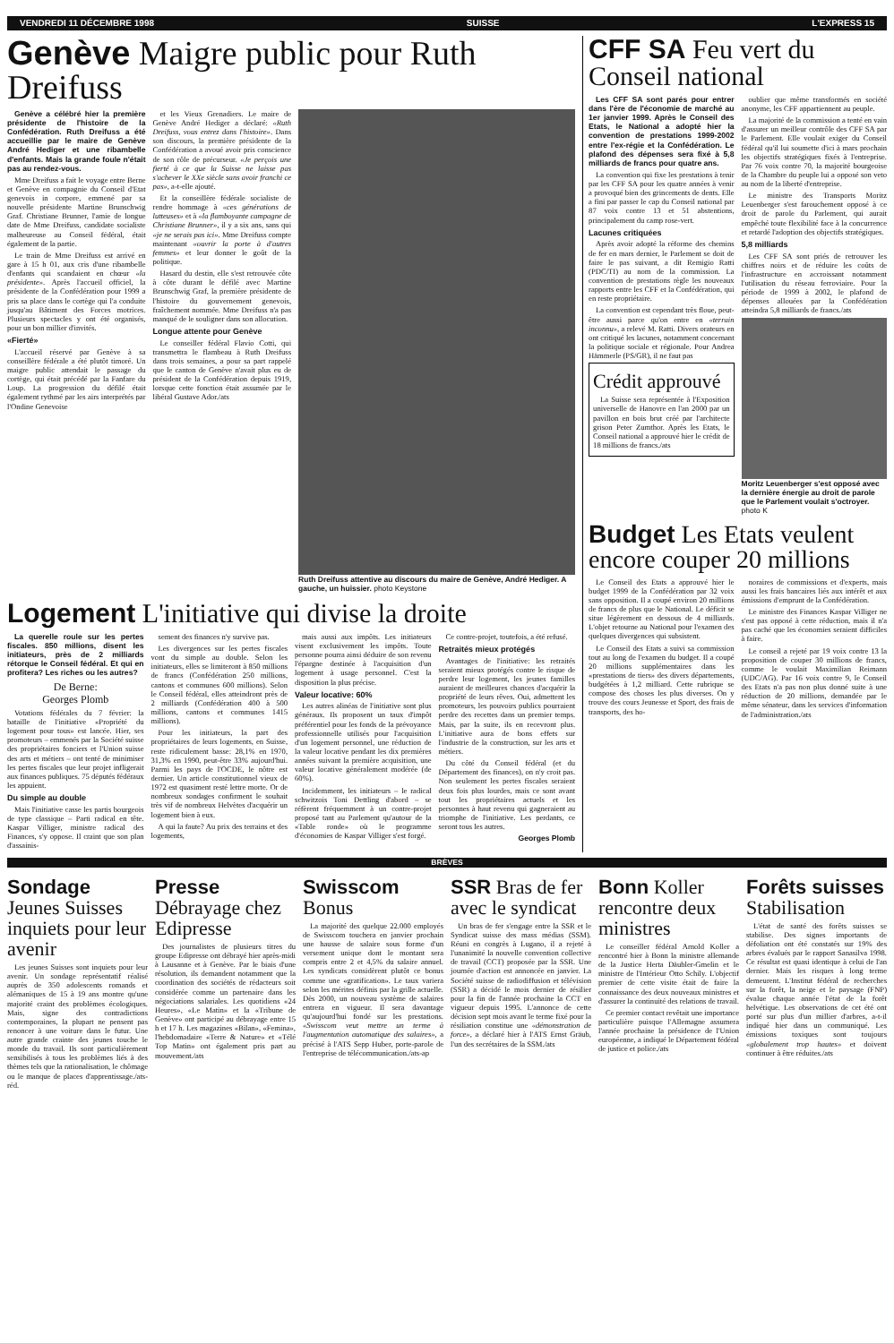VENDREDI 11 DÉCEMBRE 1998 SUISSE L'EXPRESS 15
Genève Maigre public pour Ruth Dreifuss
Genève a célébré hier la première présidente de l'histoire de la Confédération. Ruth Dreifuss a été accueillie par le maire de Genève André Hediger et une ribambelle d'enfants. Mais la grande foule n'était pas au rendez-vous.
Mme Dreifuss a fait le voyage entre Berne et Genève en compagnie du Conseil d'Etat genevois in corpore, emmené par sa nouvelle présidente Martine Brunschwig Graf. Christiane Brunner, l'amie de longue date de Mme Dreifuss, candidate socialiste malheureuse au Conseil fédéral, était également de la partie.
Le train de Mme Dreifuss est arrivé en gare à 15 h 01, aux cris d'une ribambelle d'enfants qui scandaient en chœur «la présidente». Après l'accueil officiel, la présidente de la Confédération pour 1999 a pris sa place dans le cortège qui l'a conduite jusqu'au Bâtiment des Forces motrices. Plusieurs spectacles y ont été organisés, pour un bon millier d'invités.
«Fierté»
L'accueil réservé par Genève à sa conseillère fédérale a été plutôt timoré. Un maigre public attendait le passage du cortège, qui était précédé par la Fanfare du Loup. La progression du défilé était également rythmé par les airs interprétés par l'Ondine Genevoise
et les Vieux Grenadiers. Le maire de Genève André Hediger a déclaré: «Ruth Dreifuss, vous entrez dans l'histoire». Dans son discours, la première présidente de la Confédération a avoué avoir pris conscience de son rôle de précurseur. «Je perçois une fierté à ce que la Suisse ne laisse pas s'achever le XXe siècle sans avoir franchi ce pas», a-t-elle ajouté.
Et la conseillère fédérale socialiste de rendre hommage à «ces générations de lutteuses» et à «la flamboyante campagne de Christiane Brunner», il y a six ans, sans qui «je ne serais pas ici». Mme Dreifuss compte maintenant «ouvrir la porte à d'autres femmes» et leur donner le goût de la politique.
Hasard du destin, elle s'est retrouvée côte à côte durant le défilé avec Martine Brunschwig Graf, la première présidente de l'histoire du gouvernement genevois, fraîchement nommée. Mme Dreifuss n'a pas manqué de le souligner dans son allocution.
Longue attente pour Genève
Le conseiller fédéral Flavio Cotti, qui transmettra le flambeau à Ruth Dreifuss dans trois semaines, a pour sa part rappelé que le canton de Genève n'avait plus eu de président de la Confédération depuis 1919, lorsque cette fonction était assumée par le libéral Gustave Ador./ats
Ruth Dreifuss attentive au discours du maire de Genève, André Hediger. A gauche, un huissier. photo Keystone
Logement L'initiative qui divise la droite
La querelle roule sur les pertes fiscales. 850 millions, disent les initiateurs, près de 2 milliards rétorque le Conseil fédéral. Et qui en profitera? Les riches ou les autres?
De Berne:
Georges Plomb
Votations fédérales du 7 février: la bataille de l'initiative «Propriété du logement pour tous» est lancée. Hier, ses promoteurs – emmenés par la Société suisse des propriétaires fonciers et l'Union suisse des arts et métiers – ont tenté de minimiser les pertes fiscales que leur projet infligerait aux finances publiques. 75 députés fédéraux les appuient.
Du simple au double
Mais l'initiative casse les partis bourgeois de type classique – Parti radical en tête. Kaspar Villiger, ministre radical des Finances, s'y oppose. Il craint que son plan d'assainis-
sement des finances n'y survive pas.
Les divergences sur les pertes fiscales vont du simple au double. Selon les initiateurs, elles se limiteront à 850 millions de francs (Confédération 250 millions, cantons et communes 600 millions). Selon le Conseil fédéral, elles atteindront près de 2 milliards (Confédération 400 à 500 millions, cantons et communes 1415 millions).
Pour les initiateurs, la part des propriétaires de leurs logements, en Suisse, reste ridiculement basse: 28,1% en 1970, 31,3% en 1990, peut-être 33% aujourd'hui. Parmi les pays de l'OCDE, le nôtre est dernier. Un article constitutionnel vieux de 1972 est quasiment resté lettre morte. Or de nombreux sondages confirment le souhait très vif de nombreux Helvètes d'acquérir un logement bien à eux.
A qui la faute? Au prix des terrains et des logements,
mais aussi aux impôts. Les initiateurs visent exclusivement les impôts. Toute personne pourra ainsi déduire de son revenu l'épargne destinée à l'acquisition d'un logement à usage personnel. C'est la disposition la plus précise.
Valeur locative: 60%
Les autres alinéas de l'initiative sont plus généraux. Ils proposent un taux d'impôt préférentiel pour les fonds de la prévoyance professionnelle utilisés pour l'acquisition d'un logement personnel, une réduction de la valeur locative pendant les dix premières années suivant la première acquisition, une valeur locative généralement modérée (de 60%).
Incidemment, les initiateurs – le radical schwitzois Toni Dettling d'abord – se réfèrent fréquemment à un contre-projet proposé tant au Parlement qu'autour de la «Table ronde» où le programme d'économies de Kaspar Villiger s'est forgé.
Ce contre-projet, toutefois, a été refusé.
Retraités mieux protégés
Avantages de l'initiative: les retraités seraient mieux protégés contre le risque de perdre leur logement, les jeunes familles auraient de meilleures chances d'acquérir la propriété de leurs rêves. Oui, admettent les promoteurs, les pouvoirs publics pourraient perdre des recettes dans un premier temps. Mais, par la suite, ils en recevront plus. L'initiative aura de bons effets sur l'industrie de la construction, sur les arts et métiers.
Du côté du Conseil fédéral (et du Département des finances), on n'y croit pas. Non seulement les pertes fiscales seraient deux fois plus lourdes, mais ce sont avant tout les propriétaires actuels et les personnes à haut revenu qui gagneraient au triomphe de l'initiative. Les perdants, ce seront tous les autres.
Georges Plomb
CFF SA Feu vert du Conseil national
Les CFF SA sont parés pour entrer dans l'ère de l'économie de marché au 1er janvier 1999. Après le Conseil des Etats, le National a adopté hier la convention de prestations 1999-2002 entre l'ex-régie et la Confédération. Le plafond des dépenses sera fixé à 5,8 milliards de francs pour quatre ans.
La convention qui fixe les prestations à tenir par les CFF SA pour les quatre années à venir a provoqué bien des grincements de dents. Elle a fini par passer le cap du Conseil national par 87 voix contre 13 et 51 abstentions, principalement du camp rose-vert.
Lacunes critiquées
Après avoir adopté la réforme des chemins de fer en mars dernier, le Parlement se doit de faire le pas suivant, a dit Remigio Ratti (PDC/TI) au nom de la commission. La convention de prestations règle les nouveaux rapports entre les CFF et la Confédération, qui en reste propriétaire.
La convention est cependant très floue, peut-être aussi parce qu'on entre en «terrain inconnu», a relevé M. Ratti. Divers orateurs en ont critiqué les lacunes, notamment concernant la politique sociale et régionale. Pour Andrea Hämmerle (PS/GR), il ne faut pas
Crédit approuvé
La Suisse sera représentée à l'Exposition universelle de Hanovre en l'an 2000 par un pavillon en bois brut créé par l'architecte grison Peter Zumthor. Après les Etats, le Conseil national a approuvé hier le crédit de 18 millions de francs./ats
oublier que même transformés en société anonyme, les CFF appartiennent au peuple.
La majorité de la commission a tenté en vain d'assurer un meilleur contrôle des CFF SA par le Parlement. Elle voulait exiger du Conseil fédéral qu'il lui soumette d'ici à mars prochain les objectifs stratégiques fixés à l'entreprise. Par 76 voix contre 70, la majorité bourgeoise de la Chambre du peuple lui a opposé son veto au nom de la liberté d'entreprise.
Le ministre des Transports Moritz Leuenberger s'est farouchement opposé à ce droit de parole du Parlement, qui aurait empêché toute flexibilité face à la concurrence et retardé l'adoption des objectifs stratégiques.
5,8 milliards
Les CFF SA sont priés de retrouver les chiffres noirs et de réduire les coûts de l'infrastructure en accroissant notamment l'utilisation du réseau ferroviaire. Pour la période de 1999 à 2002, le plafond de dépenses allouées par la Confédération atteindra 5,8 milliards de francs./ats
Moritz Leuenberger s'est opposé avec la dernière énergie au droit de parole que le Parlement voulait s'octroyer. photo K
Budget Les Etats veulent encore couper 20 millions
Le Conseil des Etats a approuvé hier le budget 1999 de la Confédération par 32 voix sans opposition. Il a coupé environ 20 millions de francs de plus que le National. Le déficit se situe légèrement en dessous de 4 milliards. L'objet retourne au National pour l'examen des quelques divergences qui subsistent.
Le Conseil des Etats a suivi sa commission tout au long de l'examen du budget. Il a coupé 20 millions supplémentaires dans les «prestations de tiers» des divers départements, budgétées à 1,2 milliard. Cette rubrique se compose des choses les plus diverses. On y trouve des cours Jeunesse et Sport, des frais de transports, des ho-
noraires de commissions et d'experts, mais aussi les frais bancaires liés aux intérêt et aux émissions d'emprunt de la Confédération.
Le ministre des Finances Kaspar Villiger ne s'est pas opposé à cette réduction, mais il n'a pas caché que les économies seraient difficiles à faire.
Le conseil a rejeté par 19 voix contre 13 la proposition de couper 30 millions de francs, comme le voulait Maximilian Reimann (UDC/AG). Par 16 voix contre 9, le Conseil des Etats n'a pas non plus donné suite à une réduction de 20 millions, demandée par le même sénateur, dans les services d'information de l'administration./ats
BRÈVES
Sondage Jeunes Suisses inquiets pour leur avenir
Les jeunes Suisses sont inquiets pour leur avenir. Un sondage représentatif réalisé auprès de 350 adolescents romands et alémaniques de 15 à 19 ans montre qu'une majorité craint des problèmes écologiques. Mais, signe des contradictions contemporaines, la plupart ne pensent pas renoncer à une voiture dans le futur. Une autre grande crainte des jeunes touche le monde du travail. Ils sont particulièrement sensibilisés à tous les problèmes liés à des thèmes tels que la rationalisation, le chômage ou le manque de places d'apprentissage./ats-réd.
Presse Débrayage chez Edipresse
Des journalistes de plusieurs titres du groupe Edipresse ont débrayé hier après-midi à Lausanne et à Genève. Par le biais d'une résolution, ils demandent notamment que la coordination des sociétés de rédacteurs soit considérée comme un partenaire dans les négociations salariales. Les quotidiens «24 Heures», «Le Matin» et la «Tribune de Genève» ont participé au débrayage entre 15 h et 17 h. Les magazines «Bilan», «Femina», l'hebdomadaire «Terre & Nature» et «Télé Top Matin» ont également pris part au mouvement./ats
Swisscom Bonus
La majorité des quelque 22.000 employés de Swisscom touchera en janvier prochain une hausse de salaire sous forme d'un versement unique dont le montant sera compris entre 2 et 4,5% du salaire annuel. Les syndicats considèrent plutôt ce bonus comme une «gratification». Le taux variera selon les mérites définis par la grille actuelle. Dès 2000, un nouveau système de salaires entrera en vigueur. Il sera davantage qu'aujourd'hui fondé sur les prestations. «Swisscom veut mettre un terme à l'augmentation automatique des salaires», a précisé à l'ATS Sepp Huber, porte-parole de l'entreprise de télécommunication./ats-ap
SSR Bras de fer avec le syndicat
Un bras de fer s'engage entre la SSR et le Syndicat suisse des mass médias (SSM). Réuni en congrès à Lugano, il a rejeté à l'unanimité la nouvelle convention collective de travail (CCT) proposée par la SSR. Une journée d'action est annoncée en janvier. La Société suisse de radiodiffusion et télévision (SSR) a décidé le mois dernier de résilier pour la fin de l'année prochaine la CCT en vigueur depuis 1995. L'annonce de cette décision sept mois avant le terme fixé pour la résiliation constitue une «démonstration de force», a déclaré hier à l'ATS Ernst Gräub, l'un des secrétaires de la SSM./ats
Bonn Koller rencontre deux ministres
Le conseiller fédéral Arnold Koller a rencontré hier à Bonn la ministre allemande de la Justice Herta Däubler-Gmelin et le ministre de l'Intérieur Otto Schily. L'objectif premier de cette visite était de faire la connaissance des deux nouveaux ministres et d'assurer la continuité des relations de travail.
Ce premier contact revêtait une importance particulière puisque l'Allemagne assumera l'année prochaine la présidence de l'Union européenne, a indiqué le Département fédéral de justice et police./ats
Forêts suisses Stabilisation
L'état de santé des forêts suisses se stabilise. Des signes importants de défoliation ont été constatés sur 19% des arbres évalués par le rapport Sanasilva 1998. Ce résultat est quasi identique à celui de l'an dernier. Mais les risques à long terme demeurent. L'Institut fédéral de recherches sur la forêt, la neige et le paysage (FNP) évalue chaque année l'état de la forêt helvétique. Les observations de cet été ont porté sur plus d'un millier d'arbres, a-t-il indiqué hier dans un communiqué. Les émissions toxiques sont toujours «globalement trop hautes» et doivent continuer à être réduites./ats